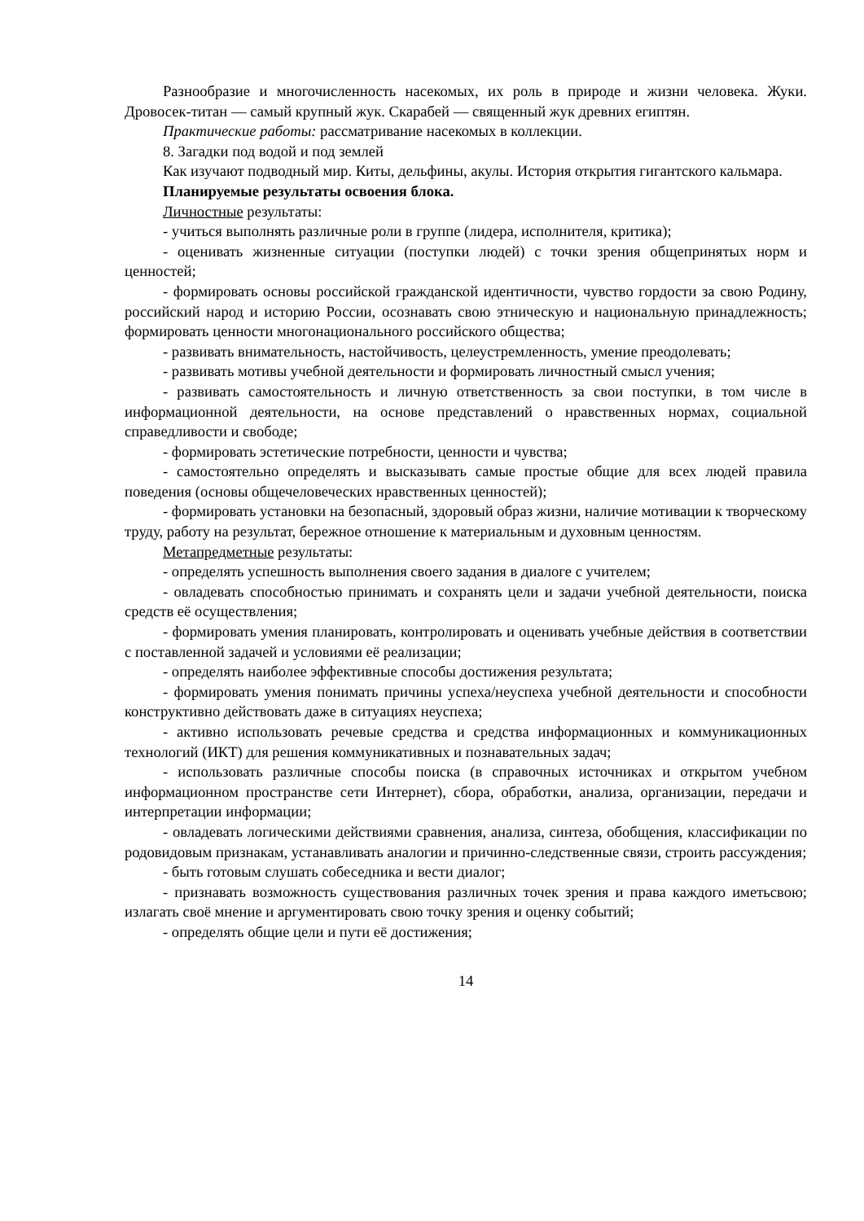Разнообразие и многочисленность насекомых, их роль в природе и жизни человека. Жуки. Дровосек-титан — самый крупный жук. Скарабей — священный жук древних египтян.
Практические работы: рассматривание насекомых в коллекции.
8. Загадки под водой и под землей
Как изучают подводный мир. Киты, дельфины, акулы. История открытия гигантского кальмара.
Планируемые результаты освоения блока.
Личностные результаты:
- учиться выполнять различные роли в группе (лидера, исполнителя, критика);
- оценивать жизненные ситуации (поступки людей) с точки зрения общепринятых норм и ценностей;
- формировать основы российской гражданской идентичности, чувство гордости за свою Родину, российский народ и историю России, осознавать свою этническую и национальную принадлежность; формировать ценности многонационального российского общества;
- развивать внимательность, настойчивость, целеустремленность, умение преодолевать;
- развивать мотивы учебной деятельности и формировать личностный смысл учения;
- развивать самостоятельность и личную ответственность за свои поступки, в том числе в информационной деятельности, на основе представлений о нравственных нормах, социальной справедливости и свободе;
- формировать эстетические потребности, ценности и чувства;
- самостоятельно определять и высказывать самые простые общие для всех людей правила поведения (основы общечеловеческих нравственных ценностей);
- формировать установки на безопасный, здоровый образ жизни, наличие мотивации к творческому труду, работу на результат, бережное отношение к материальным и духовным ценностям.
Метапредметные результаты:
- определять успешность выполнения своего задания в диалоге с учителем;
- овладевать способностью принимать и сохранять цели и задачи учебной деятельности, поиска средств её осуществления;
- формировать умения планировать, контролировать и оценивать учебные действия в соответствии с поставленной задачей и условиями её реализации;
- определять наиболее эффективные способы достижения результата;
- формировать умения понимать причины успеха/неуспеха учебной деятельности и способности конструктивно действовать даже в ситуациях неуспеха;
- активно использовать речевые средства и средства информационных и коммуникационных технологий (ИКТ) для решения коммуникативных и познавательных задач;
- использовать различные способы поиска (в справочных источниках и открытом учебном информационном пространстве сети Интернет), сбора, обработки, анализа, организации, передачи и интерпретации информации;
- овладевать логическими действиями сравнения, анализа, синтеза, обобщения, классификации по родовидовым признакам, устанавливать аналогии и причинно-следственные связи, строить рассуждения;
- быть готовым слушать собеседника и вести диалог;
- признавать возможность существования различных точек зрения и права каждого иметьсвою; излагать своё мнение и аргументировать свою точку зрения и оценку событий;
- определять общие цели и пути её достижения;
14